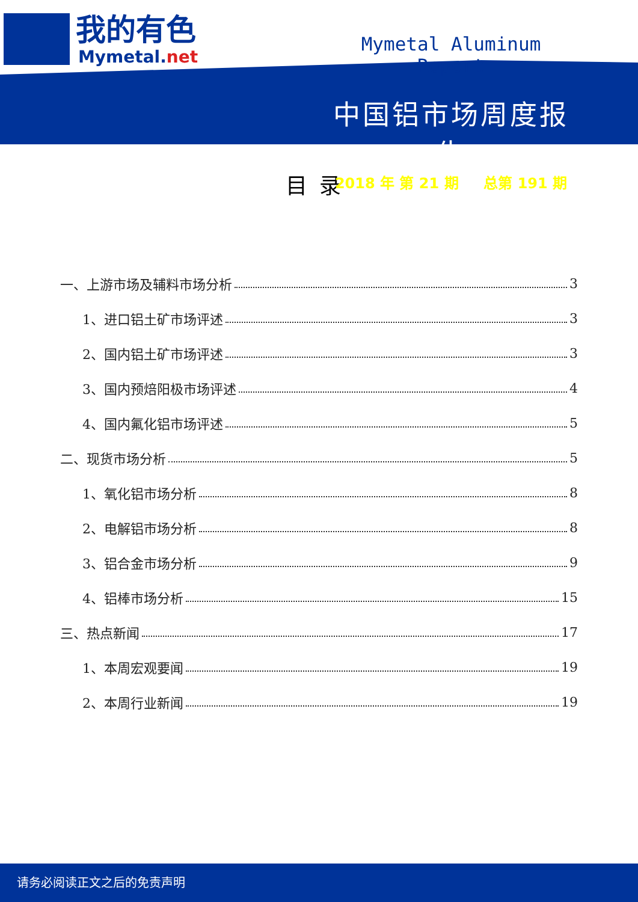我的有色
Mymetal.net
Mymetal Aluminum Report
中国铝市场周度报告
2018 年 第 21 期 总第 191 期
目录
一、上游市场及辅料市场分析 3
1、进口铝土矿市场评述 3
2、国内铝土矿市场评述 3
3、国内预焙阳极市场评述 4
4、国内氟化铝市场评述 5
二、现货市场分析 5
1、氧化铝市场分析 8
2、电解铝市场分析 8
3、铝合金市场分析 9
4、铝棒市场分析 15
三、热点新闻 17
1、本周宏观要闻 19
2、本周行业新闻 19
请务必阅读正文之后的免责声明